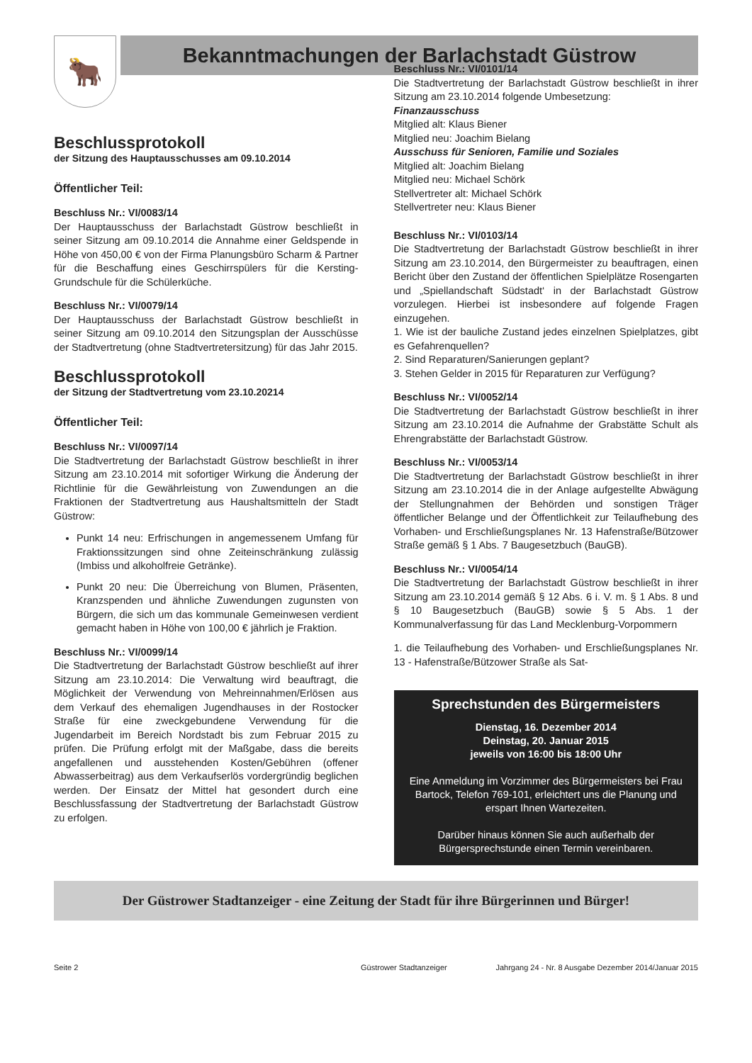🐂
Bekanntmachungen der Barlachstadt Güstrow
Beschlussprotokoll
der Sitzung des Hauptausschusses am 09.10.2014
Öffentlicher Teil:
Beschluss Nr.: VI/0083/14
Der Hauptausschuss der Barlachstadt Güstrow beschließt in seiner Sitzung am 09.10.2014 die Annahme einer Geldspende in Höhe von 450,00 € von der Firma Planungsbüro Scharm & Partner für die Beschaffung eines Geschirrspülers für die Kersting-Grundschule für die Schülerküche.
Beschluss Nr.: VI/0079/14
Der Hauptausschuss der Barlachstadt Güstrow beschließt in seiner Sitzung am 09.10.2014 den Sitzungsplan der Ausschüsse der Stadtvertretung (ohne Stadtvertretersitzung) für das Jahr 2015.
Beschlussprotokoll
der Sitzung der Stadtvertretung vom 23.10.20214
Öffentlicher Teil:
Beschluss Nr.: VI/0097/14
Die Stadtvertretung der Barlachstadt Güstrow beschließt in ihrer Sitzung am 23.10.2014 mit sofortiger Wirkung die Änderung der Richtlinie für die Gewährleistung von Zuwendungen an die Fraktionen der Stadtvertretung aus Haushaltsmitteln der Stadt Güstrow:
Punkt 14 neu: Erfrischungen in angemessenem Umfang für Fraktionssitzungen sind ohne Zeiteinschränkung zulässig (Imbiss und alkoholfreie Getränke).
Punkt 20 neu: Die Überreichung von Blumen, Präsenten, Kranzspenden und ähnliche Zuwendungen zugunsten von Bürgern, die sich um das kommunale Gemeinwesen verdient gemacht haben in Höhe von 100,00 € jährlich je Fraktion.
Beschluss Nr.: VI/0099/14
Die Stadtvertretung der Barlachstadt Güstrow beschließt auf ihrer Sitzung am 23.10.2014: Die Verwaltung wird beauftragt, die Möglichkeit der Verwendung von Mehreinnahmen/Erlösen aus dem Verkauf des ehemaligen Jugendhauses in der Rostocker Straße für eine zweckgebundene Verwendung für die Jugendarbeit im Bereich Nordstadt bis zum Februar 2015 zu prüfen. Die Prüfung erfolgt mit der Maßgabe, dass die bereits angefallenen und ausstehenden Kosten/Gebühren (offener Abwasserbeitrag) aus dem Verkaufserlös vordergründig beglichen werden. Der Einsatz der Mittel hat gesondert durch eine Beschlussfassung der Stadtvertretung der Barlachstadt Güstrow zu erfolgen.
Beschluss Nr.: VI/0101/14
Die Stadtvertretung der Barlachstadt Güstrow beschließt in ihrer Sitzung am 23.10.2014 folgende Umbesetzung:
Finanzausschuss
Mitglied alt: Klaus Biener
Mitglied neu: Joachim Bielang
Ausschuss für Senioren, Familie und Soziales
Mitglied alt: Joachim Bielang
Mitglied neu: Michael Schörk
Stellvertreter alt: Michael Schörk
Stellvertreter neu: Klaus Biener
Beschluss Nr.: VI/0103/14
Die Stadtvertretung der Barlachstadt Güstrow beschließt in ihrer Sitzung am 23.10.2014, den Bürgermeister zu beauftragen, einen Bericht über den Zustand der öffentlichen Spielplätze Rosengarten und „Spiellandschaft Südstadt‘ in der Barlachstadt Güstrow vorzulegen. Hierbei ist insbesondere auf folgende Fragen einzugehen.
1. Wie ist der bauliche Zustand jedes einzelnen Spielplatzes, gibt es Gefahrenquellen?
2. Sind Reparaturen/Sanierungen geplant?
3. Stehen Gelder in 2015 für Reparaturen zur Verfügung?
Beschluss Nr.: VI/0052/14
Die Stadtvertretung der Barlachstadt Güstrow beschließt in ihrer Sitzung am 23.10.2014 die Aufnahme der Grabstätte Schult als Ehrengrabstätte der Barlachstadt Güstrow.
Beschluss Nr.: VI/0053/14
Die Stadtvertretung der Barlachstadt Güstrow beschließt in ihrer Sitzung am 23.10.2014 die in der Anlage aufgestellte Abwägung der Stellungnahmen der Behörden und sonstigen Träger öffentlicher Belange und der Öffentlichkeit zur Teilaufhebung des Vorhaben- und Erschließungsplanes Nr. 13 Hafenstraße/Bützower Straße gemäß § 1 Abs. 7 Baugesetzbuch (BauGB).
Beschluss Nr.: VI/0054/14
Die Stadtvertretung der Barlachstadt Güstrow beschließt in ihrer Sitzung am 23.10.2014 gemäß § 12 Abs. 6 i. V. m. § 1 Abs. 8 und § 10 Baugesetzbuch (BauGB) sowie § 5 Abs. 1 der Kommunalverfassung für das Land Mecklenburg-Vorpommern
1. die Teilaufhebung des Vorhaben- und Erschließungsplanes Nr. 13 - Hafenstraße/Bützower Straße als Sat-
Sprechstunden des Bürgermeisters
Dienstag, 16. Dezember 2014
Deinstag, 20. Januar 2015
jeweils von 16:00 bis 18:00 Uhr
Eine Anmeldung im Vorzimmer des Bürgermeisters bei Frau Bartock, Telefon 769-101, erleichtert uns die Planung und erspart Ihnen Wartezeiten.
Darüber hinaus können Sie auch außerhalb der Bürgersprechstunde einen Termin vereinbaren.
Der Güstrower Stadtanzeiger - eine Zeitung der Stadt für ihre Bürgerinnen und Bürger!
Seite 2 Güstrower Stadtanzeiger Jahrgang 24 - Nr. 8 Ausgabe Dezember 2014/Januar 2015